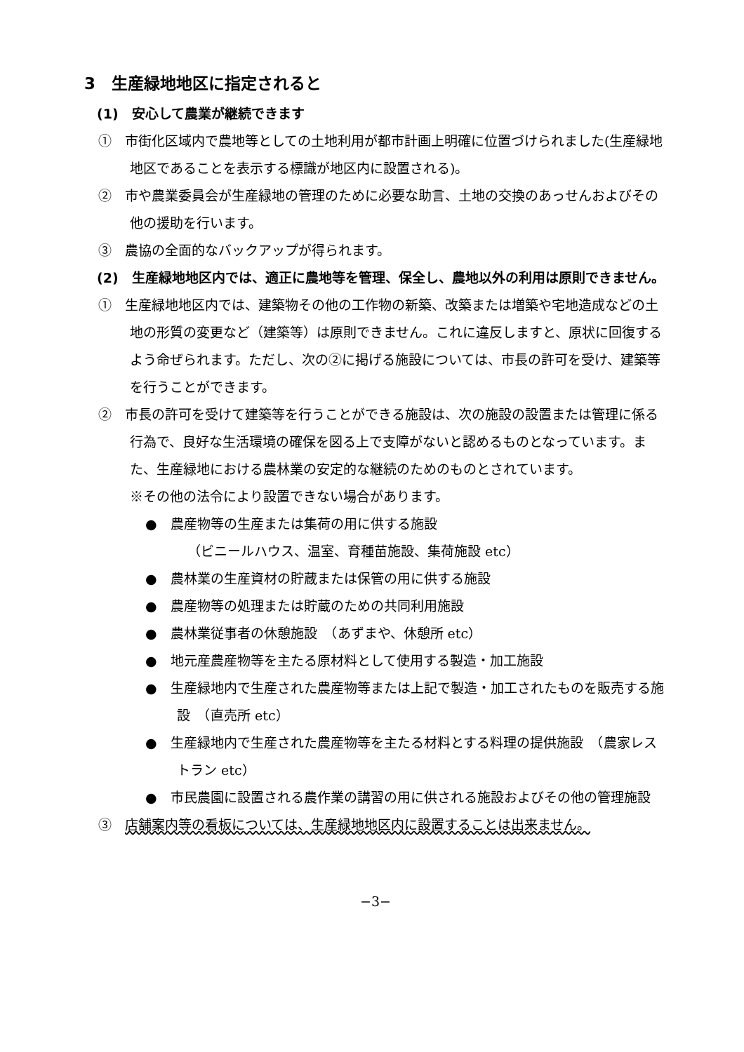3　生産緑地地区に指定されると
(1)　安心して農業が継続できます
①　市街化区域内で農地等としての土地利用が都市計画上明確に位置づけられました(生産緑地地区であることを表示する標識が地区内に設置される)。
②　市や農業委員会が生産緑地の管理のために必要な助言、土地の交換のあっせんおよびその他の援助を行います。
③　農協の全面的なバックアップが得られます。
(2)　生産緑地地区内では、適正に農地等を管理、保全し、農地以外の利用は原則できません。
①　生産緑地地区内では、建築物その他の工作物の新築、改築または増築や宅地造成などの土地の形質の変更など（建築等）は原則できません。これに違反しますと、原状に回復するよう命ぜられます。ただし、次の②に掲げる施設については、市長の許可を受け、建築等を行うことができます。
②　市長の許可を受けて建築等を行うことができる施設は、次の施設の設置または管理に係る行為で、良好な生活環境の確保を図る上で支障がないと認めるものとなっています。また、生産緑地における農林業の安定的な継続のためのものとされています。
※その他の法令により設置できない場合があります。
●　農産物等の生産または集荷の用に供する施設
（ビニールハウス、温室、育種苗施設、集荷施設 etc）
●　農林業の生産資材の貯蔵または保管の用に供する施設
●　農産物等の処理または貯蔵のための共同利用施設
●　農林業従事者の休憩施設　（あずまや、休憩所 etc）
●　地元産農産物等を主たる原材料として使用する製造・加工施設
●　生産緑地内で生産された農産物等または上記で製造・加工されたものを販売する施設　（直売所 etc）
●　生産緑地内で生産された農産物等を主たる材料とする料理の提供施設　（農家レストラン etc）
●　市民農園に設置される農作業の講習の用に供される施設およびその他の管理施設
③　店舗案内等の看板については、生産緑地地区内に設置することは出来ません。
−3−